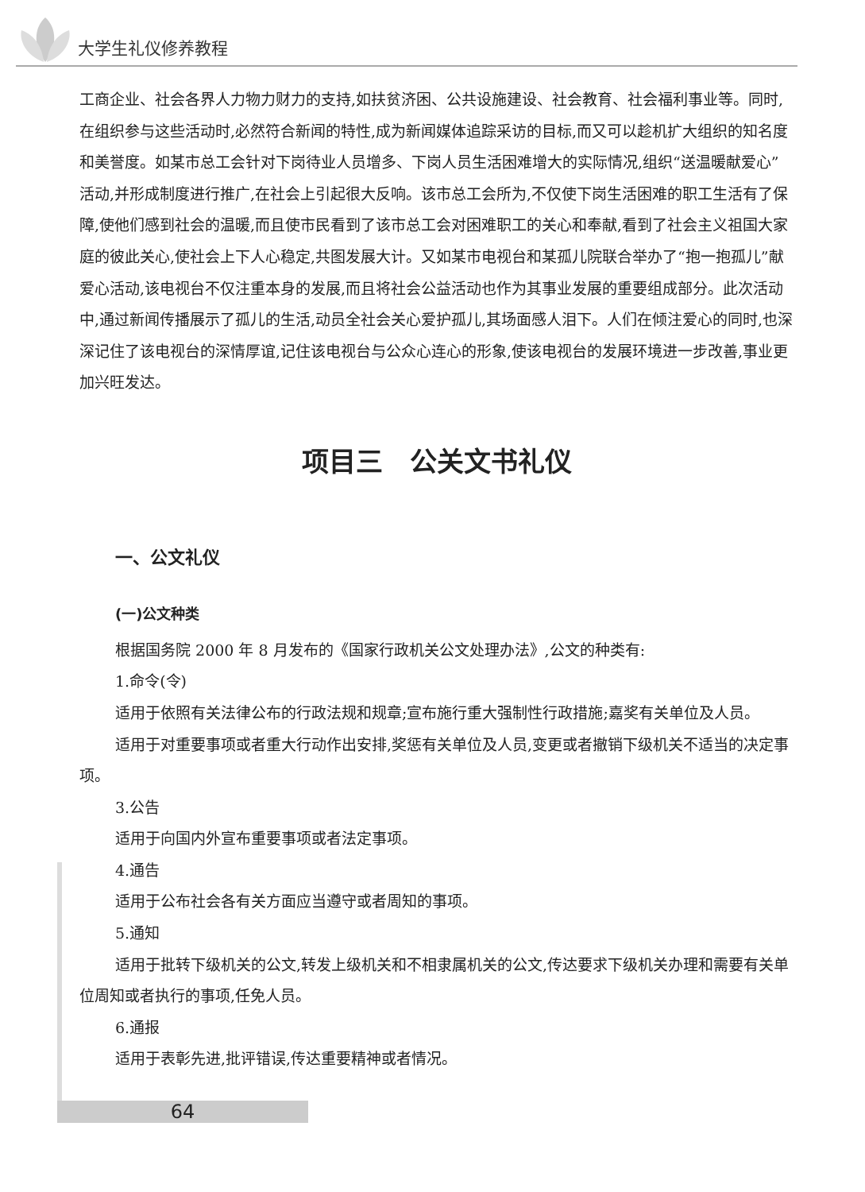大学生礼仪修养教程
工商企业、社会各界人力物力财力的支持,如扶贫济困、公共设施建设、社会教育、社会福利事业等。同时,在组织参与这些活动时,必然符合新闻的特性,成为新闻媒体追踪采访的目标,而又可以趁机扩大组织的知名度和美誉度。如某市总工会针对下岗待业人员增多、下岗人员生活困难增大的实际情况,组织“送温暖献爱心”活动,并形成制度进行推广,在社会上引起很大反响。该市总工会所为,不仅使下岗生活困难的职工生活有了保障,使他们感到社会的温暖,而且使市民看到了该市总工会对困难职工的关心和奉献,看到了社会主义祖国大家庭的彼此关心,使社会上下人心稳定,共图发展大计。又如某市电视台和某孤儿院联合举办了“抱一抱孤儿”献爱心活动,该电视台不仅注重本身的发展,而且将社会公益活动也作为其事业发展的重要组成部分。此次活动中,通过新闻传播展示了孤儿的生活,动员全社会关心爱护孤儿,其场面感人泪下。人们在倾注爱心的同时,也深深记住了该电视台的深情厚谊,记住该电视台与公众心连心的形象,使该电视台的发展环境进一步改善,事业更加兴旺发达。
项目三　公关文书礼仪
一、公文礼仪
(一)公文种类
根据国务院 2000 年 8 月发布的《国家行政机关公文处理办法》,公文的种类有:
1.命令(令)
适用于依照有关法律公布的行政法规和规章;宣布施行重大强制性行政措施;嘉奖有关单位及人员。
适用于对重要事项或者重大行动作出安排,奖惩有关单位及人员,变更或者撤销下级机关不适当的决定事项。
3.公告
适用于向国内外宣布重要事项或者法定事项。
4.通告
适用于公布社会各有关方面应当遵守或者周知的事项。
5.通知
适用于批转下级机关的公文,转发上级机关和不相隶属机关的公文,传达要求下级机关办理和需要有关单位周知或者执行的事项,任免人员。
6.通报
适用于表彰先进,批评错误,传达重要精神或者情况。
64